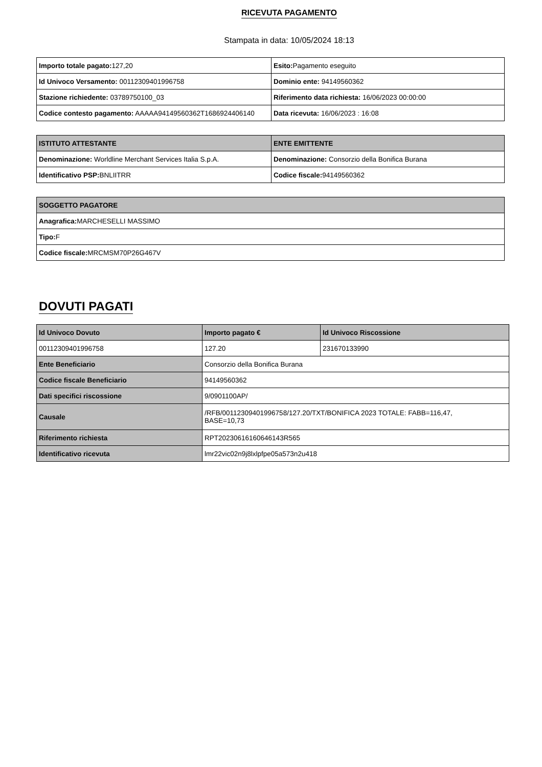RICEVUTA PAGAMENTO
Stampata in data: 10/05/2024 18:13
| Importo totale pagato: 127,20 | Esito: Pagamento eseguito |
| Id Univoco Versamento: 00112309401996758 | Dominio ente: 94149560362 |
| Stazione richiedente: 03789750100_03 | Riferimento data richiesta: 16/06/2023 00:00:00 |
| Codice contesto pagamento: AAAAA94149560362T1686924406140 | Data ricevuta: 16/06/2023 : 16:08 |
| ISTITUTO ATTESTANTE | ENTE EMITTENTE |
| Denominazione: Worldline Merchant Services Italia S.p.A. | Denominazione: Consorzio della Bonifica Burana |
| Identificativo PSP: BNLIITRR | Codice fiscale: 94149560362 |
| SOGGETTO PAGATORE |
| Anagrafica: MARCHESELLI MASSIMO |
| Tipo: F |
| Codice fiscale: MRCMSM70P26G467V |
DOVUTI PAGATI
| Id Univoco Dovuto | Importo pagato € | Id Univoco Riscossione |
| --- | --- | --- |
| 00112309401996758 | 127.20 | 231670133990 |
| Ente Beneficiario | Consorzio della Bonifica Burana | |
| Codice fiscale Beneficiario | 94149560362 | |
| Dati specifici riscossione | 9/0901100AP/ | |
| Causale | /RFB/00112309401996758/127.20/TXT/BONIFICA 2023 TOTALE: FABB=116,47, BASE=10,73 | |
| Riferimento richiesta | RPT20230616160646143R565 | |
| Identificativo ricevuta | lmr22vic02n9j8lxlpfpe05a573n2u418 | |